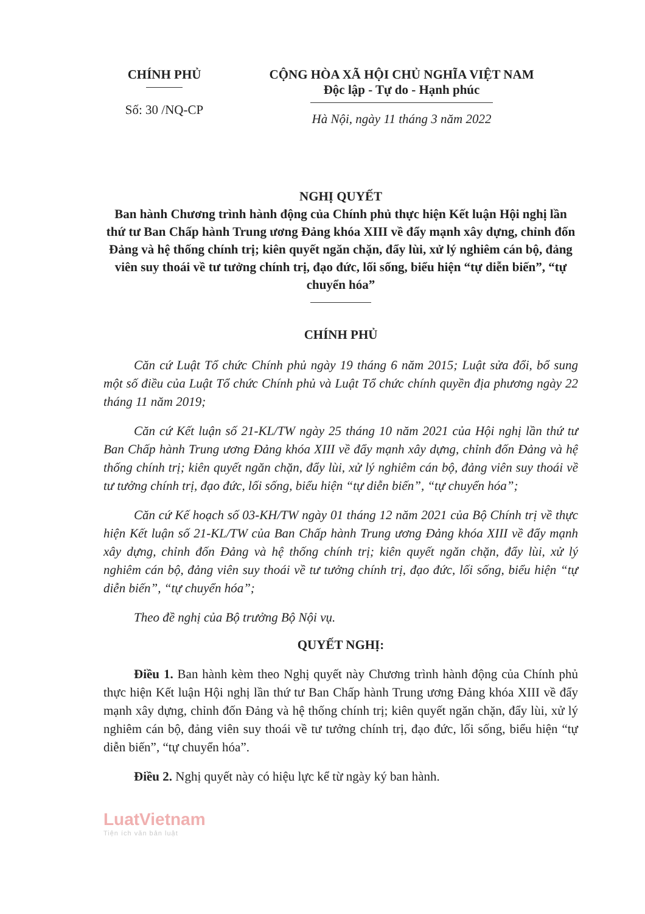CHÍNH PHỦ
Số: 30 /NQ-CP
CỘNG HÒA XÃ HỘI CHỦ NGHĨA VIỆT NAM
Độc lập - Tự do - Hạnh phúc
Hà Nội, ngày 11 tháng 3 năm 2022
NGHỊ QUYẾT
Ban hành Chương trình hành động của Chính phủ thực hiện Kết luận Hội nghị lần thứ tư Ban Chấp hành Trung ương Đảng khóa XIII về đẩy mạnh xây dựng, chỉnh đốn Đảng và hệ thống chính trị; kiên quyết ngăn chặn, đẩy lùi, xử lý nghiêm cán bộ, đảng viên suy thoái về tư tưởng chính trị, đạo đức, lối sống, biểu hiện “tự diễn biến”, “tự chuyển hóa”
CHÍNH PHỦ
Căn cứ Luật Tổ chức Chính phủ ngày 19 tháng 6 năm 2015; Luật sửa đổi, bổ sung một số điều của Luật Tổ chức Chính phủ và Luật Tổ chức chính quyền địa phương ngày 22 tháng 11 năm 2019;
Căn cứ Kết luận số 21-KL/TW ngày 25 tháng 10 năm 2021 của Hội nghị lần thứ tư Ban Chấp hành Trung ương Đảng khóa XIII về đẩy mạnh xây dựng, chỉnh đốn Đảng và hệ thống chính trị; kiên quyết ngăn chặn, đẩy lùi, xử lý nghiêm cán bộ, đảng viên suy thoái về tư tưởng chính trị, đạo đức, lối sống, biểu hiện “tự diễn biến”, “tự chuyển hóa”;
Căn cứ Kế hoạch số 03-KH/TW ngày 01 tháng 12 năm 2021 của Bộ Chính trị về thực hiện Kết luận số 21-KL/TW của Ban Chấp hành Trung ương Đảng khóa XIII về đẩy mạnh xây dựng, chỉnh đốn Đảng và hệ thống chính trị; kiên quyết ngăn chặn, đẩy lùi, xử lý nghiêm cán bộ, đảng viên suy thoái về tư tưởng chính trị, đạo đức, lối sống, biểu hiện “tự diễn biến”, “tự chuyển hóa”;
Theo đề nghị của Bộ trưởng Bộ Nội vụ.
QUYẾT NGHỊ:
Điều 1. Ban hành kèm theo Nghị quyết này Chương trình hành động của Chính phủ thực hiện Kết luận Hội nghị lần thứ tư Ban Chấp hành Trung ương Đảng khóa XIII về đẩy mạnh xây dựng, chỉnh đốn Đảng và hệ thống chính trị; kiên quyết ngăn chặn, đẩy lùi, xử lý nghiêm cán bộ, đảng viên suy thoái về tư tưởng chính trị, đạo đức, lối sống, biểu hiện “tự diễn biến”, “tự chuyển hóa”.
Điều 2. Nghị quyết này có hiệu lực kể từ ngày ký ban hành.
LuatVietnam
Tiện ích văn bản luật